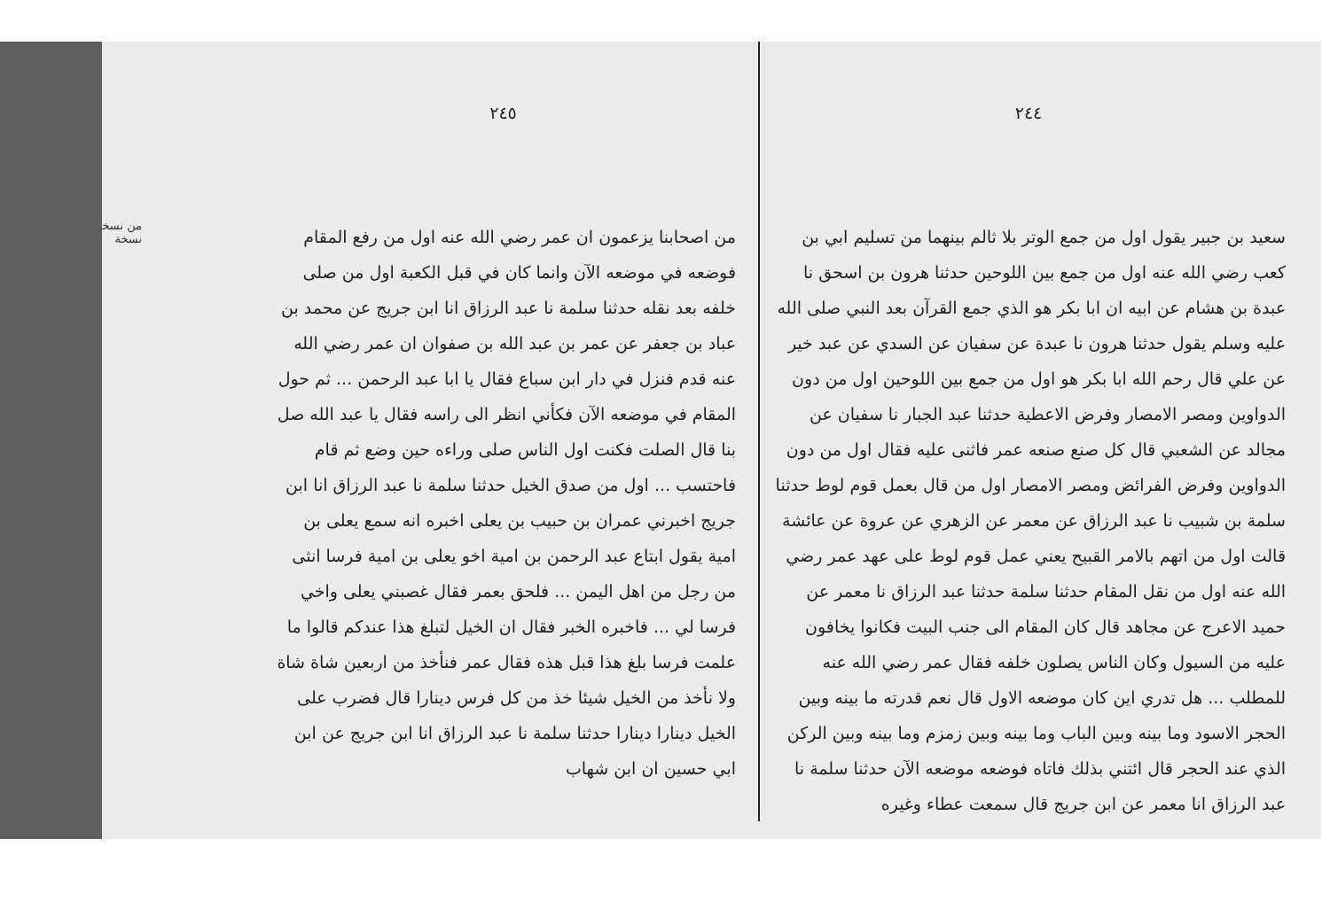٢٤٤
سعيد بن جبير يقول اول من جمع الوتر بلا ثالم بينهما من تسليم ابي بن كعب رضي الله عنه اول من جمع بين اللوحين حدثنا هرون بن اسحق نا عبدة بن هشام عن ابيه ان ابا بكر هو الذي جمع القرآن بعد النبي صلى الله عليه وسلم يقول حدثنا هرون نا عبدة عن سفيان عن السدي عن عبد خير عن علي قال رحم الله ابا بكر هو اول من جمع بين اللوحين اول من دون الدواوين ومصر الامصار وفرض الاعطية حدثنا عبد الجبار نا سفيان عن مجالد عن الشعبي قال كل صنع صنعه عمر فاثنى عليه فقال اول من دون الدواوين وفرض الفرائض ومصر الامصار اول من قال بعمل قوم لوط حدثنا سلمة بن شبيب نا عبد الرزاق عن معمر عن الزهري عن عروة عن عائشة قالت اول من اتهم بالامر القبيح يعني عمل قوم لوط على عهد عمر رضي الله عنه اول من نقل المقام حدثنا سلمة حدثنا عبد الرزاق نا معمر عن حميد الاعرج عن مجاهد قال كان المقام الى جنب البيت فكانوا يخافون عليه من السيول وكان الناس يصلون خلفه فقال عمر رضي الله عنه للمطلب ... هل تدري اين كان موضعه الاول قال نعم قدرته ما بينه وبين الحجر الاسود وما بينه وبين الباب وما بينه وبين زمزم وما بينه وبين الركن الذي عند الحجر قال ائتني بذلك فاتاه فوضعه موضعه الآن حدثنا سلمة نا عبد الرزاق انا معمر عن ابن جريج قال سمعت عطاء وغيره
٢٤٥
من اصحابنا يزعمون ان عمر رضي الله عنه اول من رفع المقام فوضعه في موضعه الآن وانما كان في قبل الكعبة اول من صلى خلفه بعد نقله حدثنا سلمة نا عبد الرزاق انا ابن جريج عن محمد بن عباد بن جعفر عن عمر بن عبد الله بن صفوان ان عمر رضي الله عنه قدم فنزل في دار ابن سباع فقال يا ابا عبد الرحمن ... ثم حول المقام في موضعه الآن فكأني انظر الى راسه فقال يا عبد الله صل بنا قال الصلت فكنت اول الناس صلى وراءه حين وضع ثم قام فاحتسب ... اول من صدق الخيل حدثنا سلمة نا عبد الرزاق انا ابن جريج اخبرني عمران بن حبيب بن يعلى اخبره انه سمع يعلى بن امية يقول ابتاع عبد الرحمن بن امية اخو يعلى بن امية فرسا انثى من رجل من اهل اليمن ... فلحق بعمر فقال غصبني يعلى واخي فرسا لي ... فاخبره الخبر فقال ان الخيل لتبلغ هذا عندكم قالوا ما علمت فرسا بلغ هذا قبل هذه فقال عمر فنأخذ من اربعين شاة شاة ولا نأخذ من الخيل شيئا خذ من كل فرس دينارا قال فضرب على الخيل دينارا دينارا حدثنا سلمة نا عبد الرزاق انا ابن جريج عن ابن ابي حسين ان ابن شهاب
من نسخة
نسخة